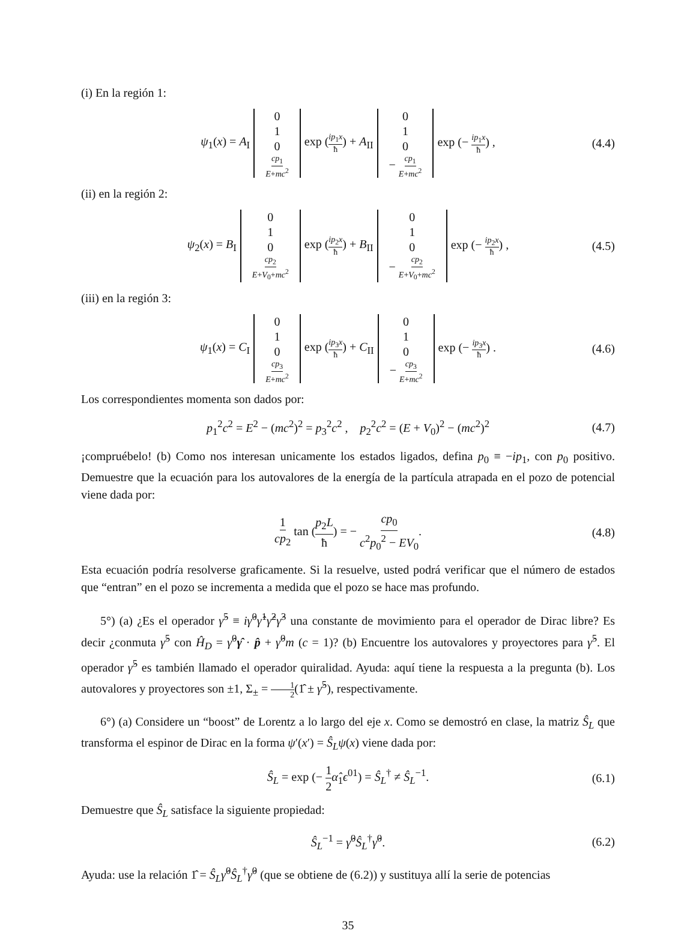(i) En la región 1:
ψ<sub>1</sub>(x) = A<sub>I</sub> 0 1 0 cp<sub>1</sub> E+mc<sup>2</sup> exp (ip<sub>1</sub>x ħ) + A<sub>II</sub> 0 1 0 − cp<sub>1</sub> E+mc<sup>2</sup> exp (− ip<sub>1</sub>x ħ) , (4.4)
(ii) en la región 2:
ψ<sub>2</sub>(x) = B<sub>I</sub> 0 1 0 cp<sub>2</sub> E+V<sub>0</sub>+mc<sup>2</sup> exp (ip<sub>2</sub>x ħ) + B<sub>II</sub> 0 1 0 − cp<sub>2</sub> E+V<sub>0</sub>+mc<sup>2</sup> exp (− ip<sub>2</sub>x ħ) , (4.5)
(iii) en la región 3:
ψ<sub>1</sub>(x) = C<sub>I</sub> 0 1 0 cp<sub>3</sub> E+mc<sup>2</sup> exp (ip<sub>3</sub>x ħ) + C<sub>II</sub> 0 1 0 − cp<sub>3</sub> E+mc<sup>2</sup> exp (− ip<sub>3</sub>x ħ) . (4.6)
Los correspondientes momenta son dados por:
p<sub>1</sub><sup>2</sup>c<sup>2</sup> = E<sup>2</sup> − (mc<sup>2</sup>)<sup>2</sup> = p<sub>3</sub><sup>2</sup>c<sup>2</sup> , p<sub>2</sub><sup>2</sup>c<sup>2</sup> = (E + V<sub>0</sub>)<sup>2</sup> − (mc<sup>2</sup>)<sup>2</sup> (4.7)
¡compruébelo! (b) Como nos interesan unicamente los estados ligados, defina p<sub>0</sub> ≡ −ip<sub>1</sub>, con p<sub>0</sub> positivo. Demuestre que la ecuación para los autovalores de la energía de la partícula atrapada en el pozo de potencial viene dada por:
1 cp<sub>2</sub> tan (p<sub>2</sub>L ħ) = − cp<sub>0</sub> c<sup>2</sup>p<sub>0</sub><sup>2</sup> − EV<sub>0</sub>. (4.8)
Esta ecuación podría resolverse graficamente. Si la resuelve, usted podrá verificar que el número de estados que “entran” en el pozo se incrementa a medida que el pozo se hace mas profundo.
5°) (a) ¿Es el operador γ̂<sup>5</sup> ≡ iγ̂<sup>0</sup>γ̂<sup>1</sup>γ̂<sup>2</sup>γ̂<sup>3</sup> una constante de movimiento para el operador de Dirac libre? Es decir ¿conmuta γ̂<sup>5</sup> con Ĥ<sub>D</sub> = γ̂<sup>0</sup>γ̂ · p̂ + γ̂<sup>0</sup>m (c = 1)? (b) Encuentre los autovalores y proyectores para γ̂<sup>5</sup>. El operador γ̂<sup>5</sup> es también llamado el operador quiralidad. Ayuda: aquí tiene la respuesta a la pregunta (b). Los autovalores y proyectores son ±1, Σ<sub>±</sub> = 1 2(1̂ ± γ̂<sup>5</sup>), respectivamente.
6°) (a) Considere un “boost” de Lorentz a lo largo del eje x. Como se demostró en clase, la matriz Ŝ<sub>L</sub> que transforma el espinor de Dirac en la forma ψ′(x′) = Ŝ<sub>L</sub>ψ(x) viene dada por:
Ŝ<sub>L</sub> = exp (− 1 2 α̂<sub>1</sub>ϵ<sup>01</sup>) = Ŝ<sub>L</sub><sup>†</sup> ≠ Ŝ<sub>L</sub><sup>−1</sup>. (6.1)
Demuestre que Ŝ<sub>L</sub> satisface la siguiente propiedad:
Ŝ<sub>L</sub><sup>−1</sup> = γ̂<sup>0</sup>Ŝ<sub>L</sub><sup>†</sup>γ̂<sup>0</sup>. (6.2)
Ayuda: use la relación 1̂ = Ŝ<sub>L</sub>γ̂<sup>0</sup>Ŝ<sub>L</sub><sup>†</sup>γ̂<sup>0</sup> (que se obtiene de (6.2)) y sustituya allí la serie de potencias
35